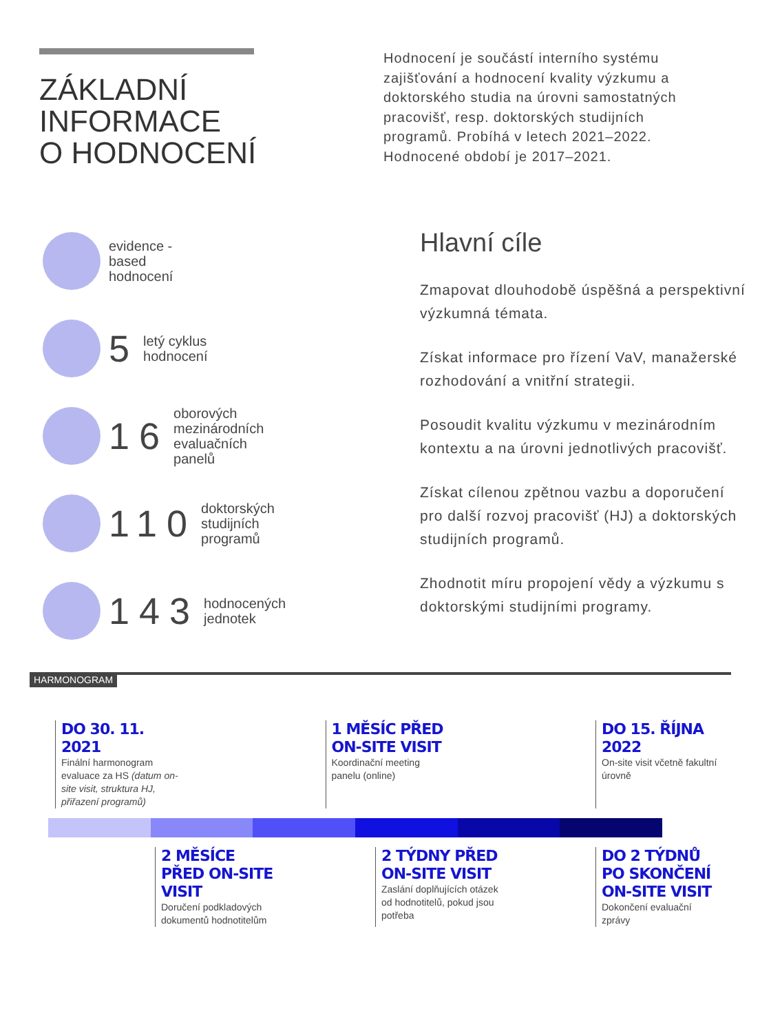ZÁKLADNÍ
INFORMACE
O HODNOCENÍ
Hodnocení je součástí interního systému zajišťování a hodnocení kvality výzkumu a doktorského studia na úrovni samostatných pracovišť, resp. doktorských studijních programů. Probíhá v letech 2021–2022. Hodnocené období je 2017–2021.
evidence -
based
hodnocení
5
letý cyklus
hodnocení
16
oborových
mezinárodních
evaluačních
panelů
110
doktorských
studijních
programů
143
hodnocených
jednotek
Hlavní cíle
Zmapovat dlouhodobě úspěšná a perspektivní výzkumná témata.
Získat informace pro řízení VaV, manažerské rozhodování a vnitřní strategii.
Posoudit kvalitu výzkumu v mezinárodním kontextu a na úrovni jednotlivých pracovišť.
Získat cílenou zpětnou vazbu a doporučení pro další rozvoj pracovišť (HJ) a doktorských studijních programů.
Zhodnotit míru propojení vědy a výzkumu s doktorskými studijními programy.
HARMONOGRAM
DO 30. 11. 2021
Finální harmonogram evaluace za HS (datum on-site visit, struktura HJ, přiřazení programů)
1 MĚSÍC PŘED ON-SITE VISIT
Koordinační meeting panelu (online)
DO 15. ŘÍJNA 2022
On-site visit včetně fakultní úrovně
2 MĚSÍCE PŘED ON-SITE VISIT
Doručení podkladových dokumentů hodnotitelům
2 TÝDNY PŘED ON-SITE VISIT
Zaslání doplňujících otázek od hodnotitelů, pokud jsou potřeba
DO 2 TÝDNŮ PO SKONČENÍ ON-SITE VISIT
Dokončení evaluační zprávy